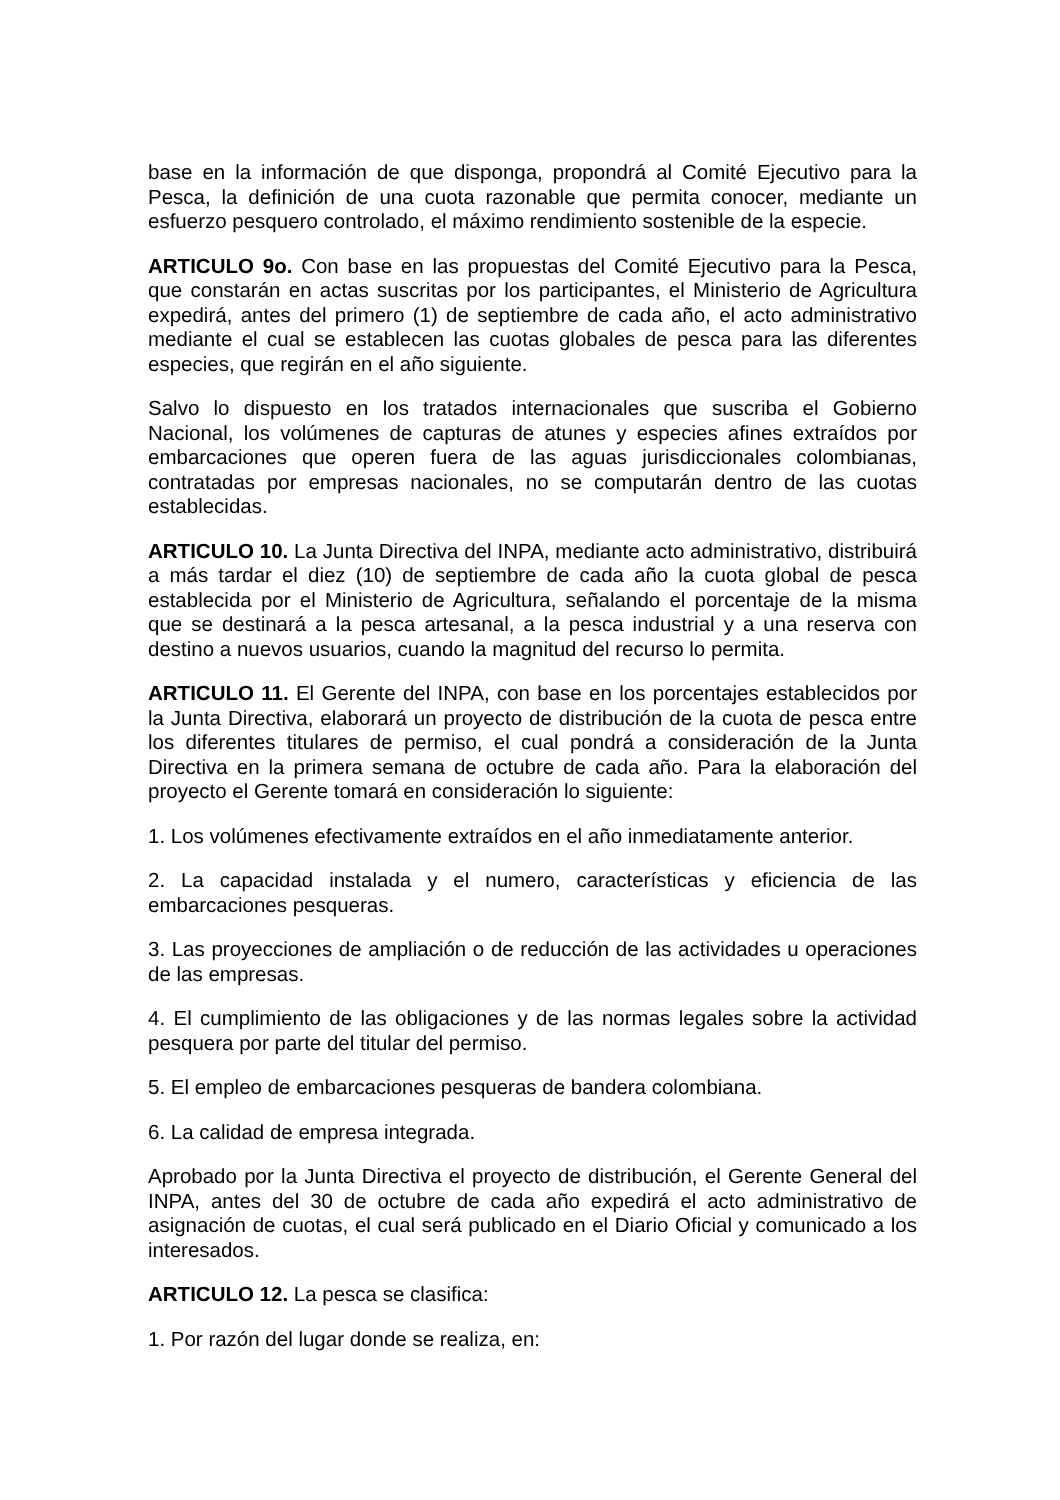base en la información de que disponga, propondrá al Comité Ejecutivo para la Pesca, la definición de una cuota razonable que permita conocer, mediante un esfuerzo pesquero controlado, el máximo rendimiento sostenible de la especie.
ARTICULO 9o. Con base en las propuestas del Comité Ejecutivo para la Pesca, que constarán en actas suscritas por los participantes, el Ministerio de Agricultura expedirá, antes del primero (1) de septiembre de cada año, el acto administrativo mediante el cual se establecen las cuotas globales de pesca para las diferentes especies, que regirán en el año siguiente.
Salvo lo dispuesto en los tratados internacionales que suscriba el Gobierno Nacional, los volúmenes de capturas de atunes y especies afines extraídos por embarcaciones que operen fuera de las aguas jurisdiccionales colombianas, contratadas por empresas nacionales, no se computarán dentro de las cuotas establecidas.
ARTICULO 10. La Junta Directiva del INPA, mediante acto administrativo, distribuirá a más tardar el diez (10) de septiembre de cada año la cuota global de pesca establecida por el Ministerio de Agricultura, señalando el porcentaje de la misma que se destinará a la pesca artesanal, a la pesca industrial y a una reserva con destino a nuevos usuarios, cuando la magnitud del recurso lo permita.
ARTICULO 11. El Gerente del INPA, con base en los porcentajes establecidos por la Junta Directiva, elaborará un proyecto de distribución de la cuota de pesca entre los diferentes titulares de permiso, el cual pondrá a consideración de la Junta Directiva en la primera semana de octubre de cada año. Para la elaboración del proyecto el Gerente tomará en consideración lo siguiente:
1. Los volúmenes efectivamente extraídos en el año inmediatamente anterior.
2. La capacidad instalada y el numero, características y eficiencia de las embarcaciones pesqueras.
3. Las proyecciones de ampliación o de reducción de las actividades u operaciones de las empresas.
4. El cumplimiento de las obligaciones y de las normas legales sobre la actividad pesquera por parte del titular del permiso.
5. El empleo de embarcaciones pesqueras de bandera colombiana.
6. La calidad de empresa integrada.
Aprobado por la Junta Directiva el proyecto de distribución, el Gerente General del INPA, antes del 30 de octubre de cada año expedirá el acto administrativo de asignación de cuotas, el cual será publicado en el Diario Oficial y comunicado a los interesados.
ARTICULO 12. La pesca se clasifica:
1. Por razón del lugar donde se realiza, en: